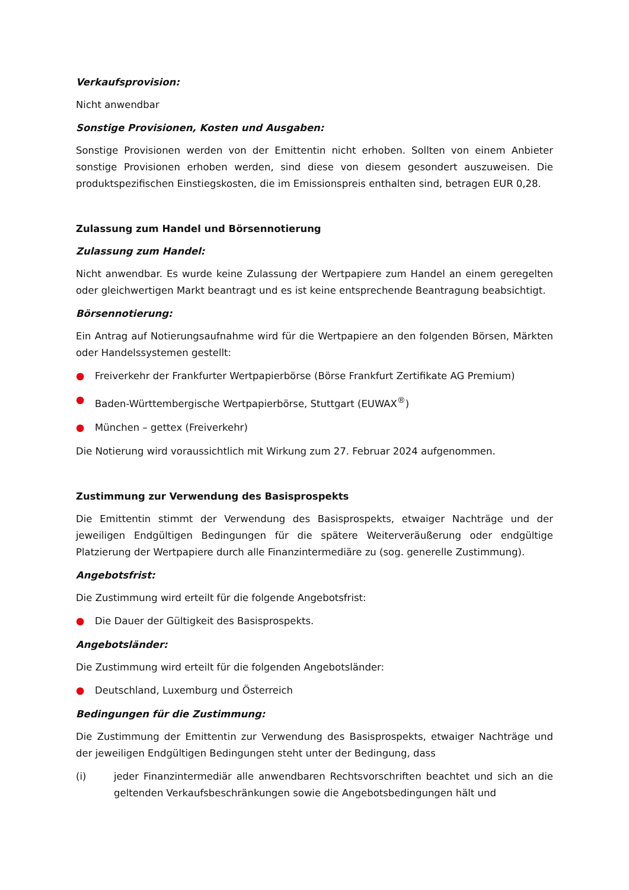Verkaufsprovision:
Nicht anwendbar
Sonstige Provisionen, Kosten und Ausgaben:
Sonstige Provisionen werden von der Emittentin nicht erhoben. Sollten von einem Anbieter sonstige Provisionen erhoben werden, sind diese von diesem gesondert auszuweisen. Die produktspezifischen Einstiegskosten, die im Emissionspreis enthalten sind, betragen EUR 0,28.
Zulassung zum Handel und Börsennotierung
Zulassung zum Handel:
Nicht anwendbar. Es wurde keine Zulassung der Wertpapiere zum Handel an einem geregelten oder gleichwertigen Markt beantragt und es ist keine entsprechende Beantragung beabsichtigt.
Börsennotierung:
Ein Antrag auf Notierungsaufnahme wird für die Wertpapiere an den folgenden Börsen, Märkten oder Handelssystemen gestellt:
● Freiverkehr der Frankfurter Wertpapierbörse (Börse Frankfurt Zertifikate AG Premium)
● Baden-Württembergische Wertpapierbörse, Stuttgart (EUWAX<sup>®</sup>)
● München – gettex (Freiverkehr)
Die Notierung wird voraussichtlich mit Wirkung zum 27. Februar 2024 aufgenommen.
Zustimmung zur Verwendung des Basisprospekts
Die Emittentin stimmt der Verwendung des Basisprospekts, etwaiger Nachträge und der jeweiligen Endgültigen Bedingungen für die spätere Weiterveräußerung oder endgültige Platzierung der Wertpapiere durch alle Finanzintermediäre zu (sog. generelle Zustimmung).
Angebotsfrist:
Die Zustimmung wird erteilt für die folgende Angebotsfrist:
● Die Dauer der Gültigkeit des Basisprospekts.
Angebotsländer:
Die Zustimmung wird erteilt für die folgenden Angebotsländer:
● Deutschland, Luxemburg und Österreich
Bedingungen für die Zustimmung:
Die Zustimmung der Emittentin zur Verwendung des Basisprospekts, etwaiger Nachträge und der jeweiligen Endgültigen Bedingungen steht unter der Bedingung, dass
(i) jeder Finanzintermediär alle anwendbaren Rechtsvorschriften beachtet und sich an die geltenden Verkaufsbeschränkungen sowie die Angebotsbedingungen hält und